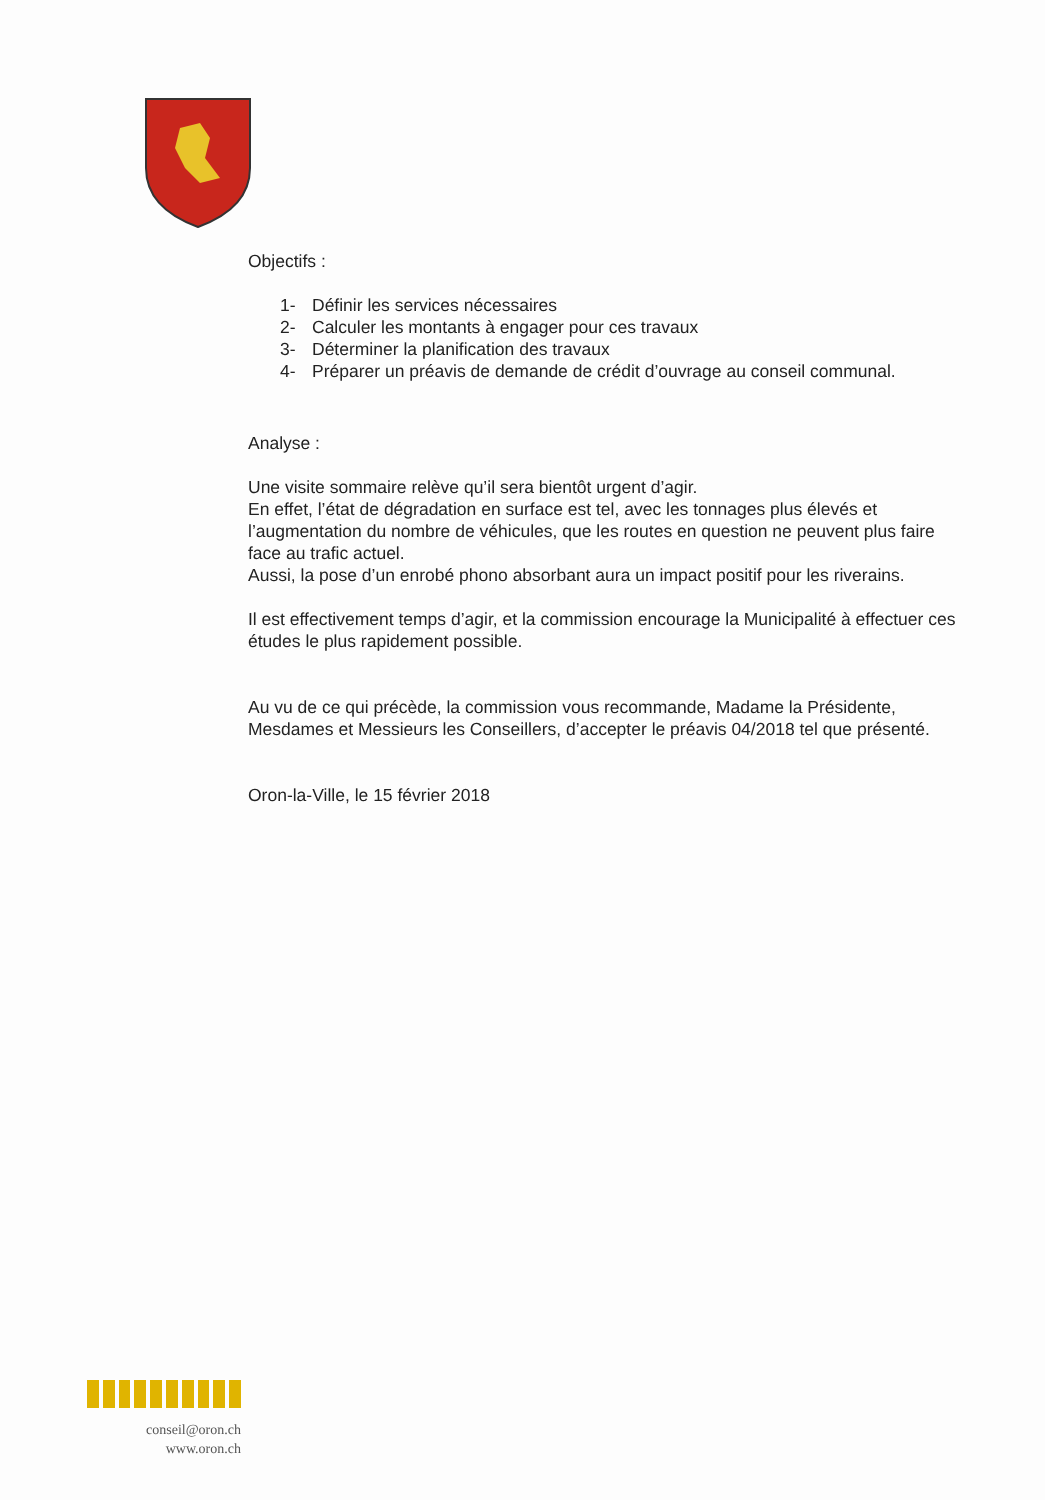Objectifs :
1- Définir les services nécessaires
2- Calculer les montants à engager pour ces travaux
3- Déterminer la planification des travaux
4- Préparer un préavis de demande de crédit d’ouvrage au conseil communal.
Analyse :
Une visite sommaire relève qu’il sera bientôt urgent d’agir.
En effet, l’état de dégradation en surface est tel, avec les tonnages plus élevés et l’augmentation du nombre de véhicules, que les routes en question ne peuvent plus faire face au trafic actuel.
Aussi, la pose d’un enrobé phono absorbant aura un impact positif pour les riverains.
Il est effectivement temps d’agir, et la commission encourage la Municipalité à effectuer ces études le plus rapidement possible.
Au vu de ce qui précède, la commission vous recommande, Madame la Présidente, Mesdames et Messieurs les Conseillers, d’accepter le préavis 04/2018 tel que présenté.
Oron-la-Ville, le 15 février 2018
conseil@oron.ch
www.oron.ch